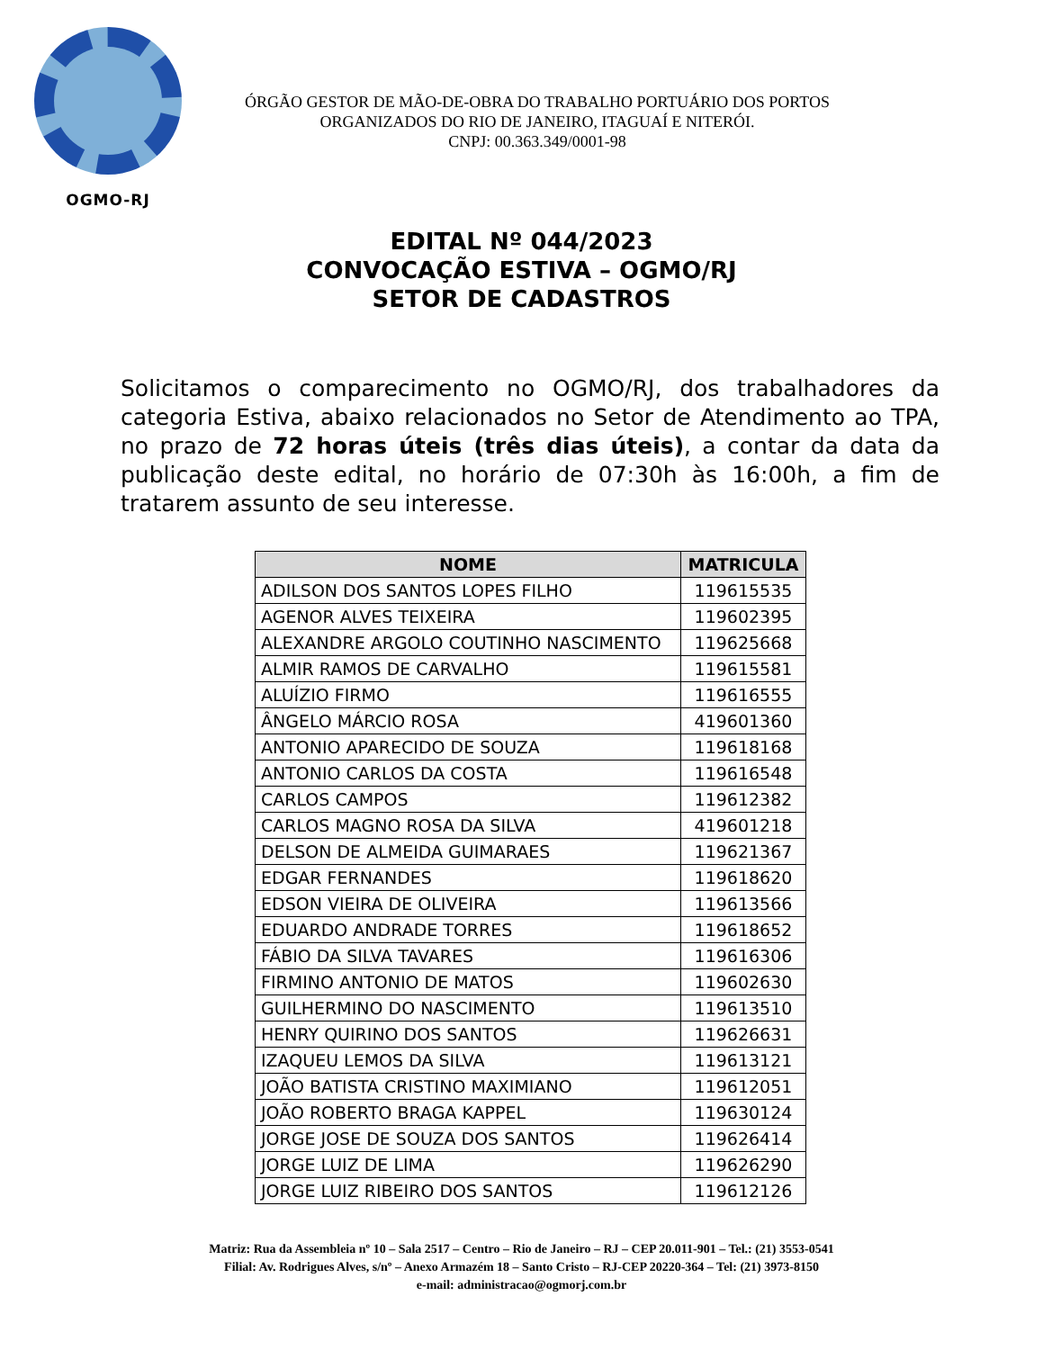OGMO-RJ
ÓRGÃO GESTOR DE MÃO-DE-OBRA DO TRABALHO PORTUÁRIO DOS PORTOS
ORGANIZADOS DO RIO DE JANEIRO, ITAGUAÍ E NITERÓI.
CNPJ: 00.363.349/0001-98
EDITAL Nº 044/2023
CONVOCAÇÃO ESTIVA – OGMO/RJ
SETOR DE CADASTROS
Solicitamos o comparecimento no OGMO/RJ, dos trabalhadores da categoria Estiva, abaixo relacionados no Setor de Atendimento ao TPA, no prazo de 72 horas úteis (três dias úteis), a contar da data da publicação deste edital, no horário de 07:30h às 16:00h, a fim de tratarem assunto de seu interesse.
| NOME | MATRICULA |
| --- | --- |
| ADILSON DOS SANTOS LOPES FILHO | 119615535 |
| AGENOR ALVES TEIXEIRA | 119602395 |
| ALEXANDRE ARGOLO COUTINHO NASCIMENTO | 119625668 |
| ALMIR RAMOS DE CARVALHO | 119615581 |
| ALUÍZIO FIRMO | 119616555 |
| ÂNGELO MÁRCIO ROSA | 419601360 |
| ANTONIO APARECIDO DE SOUZA | 119618168 |
| ANTONIO CARLOS DA COSTA | 119616548 |
| CARLOS CAMPOS | 119612382 |
| CARLOS MAGNO ROSA DA SILVA | 419601218 |
| DELSON DE ALMEIDA GUIMARAES | 119621367 |
| EDGAR FERNANDES | 119618620 |
| EDSON VIEIRA DE OLIVEIRA | 119613566 |
| EDUARDO ANDRADE TORRES | 119618652 |
| FÁBIO DA SILVA TAVARES | 119616306 |
| FIRMINO ANTONIO DE MATOS | 119602630 |
| GUILHERMINO DO NASCIMENTO | 119613510 |
| HENRY QUIRINO DOS SANTOS | 119626631 |
| IZAQUEU LEMOS DA SILVA | 119613121 |
| JOÃO BATISTA CRISTINO MAXIMIANO | 119612051 |
| JOÃO ROBERTO BRAGA KAPPEL | 119630124 |
| JORGE JOSE DE SOUZA DOS SANTOS | 119626414 |
| JORGE LUIZ DE LIMA | 119626290 |
| JORGE LUIZ RIBEIRO DOS SANTOS | 119612126 |
Matriz: Rua da Assembleia nº 10 – Sala 2517 – Centro – Rio de Janeiro – RJ – CEP 20.011-901 – Tel.: (21) 3553-0541
Filial: Av. Rodrigues Alves, s/nº – Anexo Armazém 18 – Santo Cristo – RJ-CEP 20220-364 – Tel: (21) 3973-8150
e-mail: administracao@ogmorj.com.br